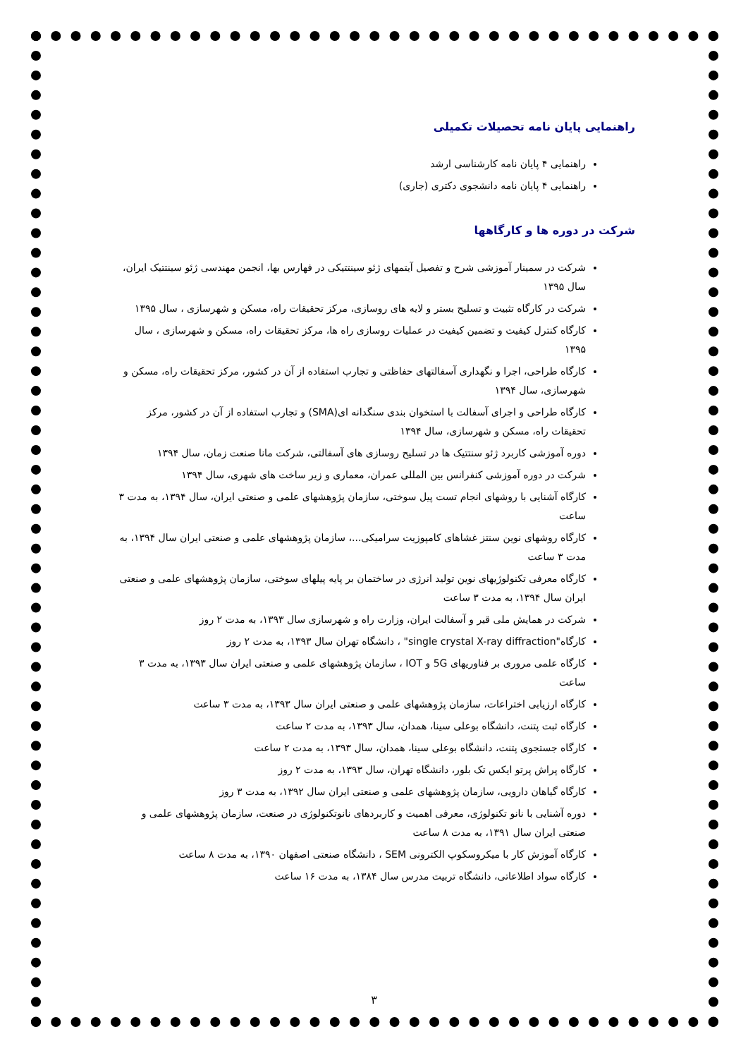راهنمایی پایان نامه تحصیلات تکمیلی
راهنمایی ۴ پایان نامه کارشناسی ارشد
راهنمایی ۴ پایان نامه دانشجوی دکتری (جاری)
شرکت در دوره ها و کارگاهها
شرکت در سمینار آموزشی شرح و تفصیل آیتمهای ژئو سینتتیکی در فهارس بها، انجمن مهندسی ژئو سینتتیک ایران، سال ۱۳۹۵
شرکت در کارگاه تثبیت و تسلیح بستر و لایه های روسازی، مرکز تحقیقات راه، مسکن و شهرسازی ، سال ۱۳۹۵
کارگاه کنترل کیفیت و تضمین کیفیت در عملیات روسازی راه ها، مرکز تحقیقات راه، مسکن و شهرسازی ، سال ۱۳۹۵
کارگاه طراحی، اجرا و نگهداری آسفالتهای حفاظتی و تجارب استفاده از آن در کشور، مرکز تحقیقات راه، مسکن و شهرسازی، سال ۱۳۹۴
کارگاه طراحی و اجرای آسفالت با استخوان بندی سنگدانه ای(SMA) و تجارب استفاده از آن در کشور، مرکز تحقیقات راه، مسکن و شهرسازی، سال ۱۳۹۴
دوره آموزشی کاربرد ژئو سنتتیک ها در تسلیح روسازی های آسفالتی، شرکت مانا صنعت زمان، سال ۱۳۹۴
شرکت در دوره آموزشی کنفرانس بین المللی عمران، معماری و زیر ساخت های شهری، سال ۱۳۹۴
کارگاه آشنایی با روشهای انجام تست پیل سوختی، سازمان پژوهشهای علمی و صنعتی ایران، سال ۱۳۹۴، به مدت ۳ ساعت
کارگاه روشهای نوین سنتز غشاهای کامپوزیت سرامیکی...، سازمان پژوهشهای علمی و صنعتی ایران سال ۱۳۹۴، به مدت ۳ ساعت
کارگاه معرفی تکنولوژیهای نوین تولید انرژی در ساختمان بر پایه پیلهای سوختی، سازمان پژوهشهای علمی و صنعتی ایران سال ۱۳۹۴، به مدت ۳ ساعت
شرکت در همایش ملی قیر و آسفالت ایران، وزارت راه و شهرسازی سال ۱۳۹۳، به مدت ۲ روز
کارگاه"single crystal X-ray diffraction" ، دانشگاه تهران سال ۱۳۹۳، به مدت ۲ روز
کارگاه علمی مروری بر فناوریهای 5G و IOT ، سازمان پژوهشهای علمی و صنعتی ایران سال ۱۳۹۳، به مدت ۳ ساعت
کارگاه ارزیابی اختراعات، سازمان پژوهشهای علمی و صنعتی ایران سال ۱۳۹۳، به مدت ۳ ساعت
کارگاه ثبت پتنت، دانشگاه بوعلی سینا، همدان، سال ۱۳۹۳، به مدت ۲ ساعت
کارگاه جستجوی پتنت، دانشگاه بوعلی سینا، همدان، سال ۱۳۹۳، به مدت ۲ ساعت
کارگاه پراش پرتو ایکس تک بلور، دانشگاه تهران، سال ۱۳۹۳، به مدت ۲ روز
کارگاه گیاهان دارویی، سازمان پژوهشهای علمی و صنعتی ایران سال ۱۳۹۲، به مدت ۳ روز
دوره آشنایی با نانو تکنولوژی، معرفی اهمیت و کاربردهای نانوتکنولوژی در صنعت، سازمان پژوهشهای علمی و صنعتی ایران سال ۱۳۹۱، به مدت ۸ ساعت
کارگاه آموزش کار با میکروسکوپ الکترونی SEM ، دانشگاه صنعتی اصفهان ۱۳۹۰، به مدت ۸ ساعت
کارگاه سواد اطلاعاتی، دانشگاه تربیت مدرس سال ۱۳۸۴، به مدت ۱۶ ساعت
۳